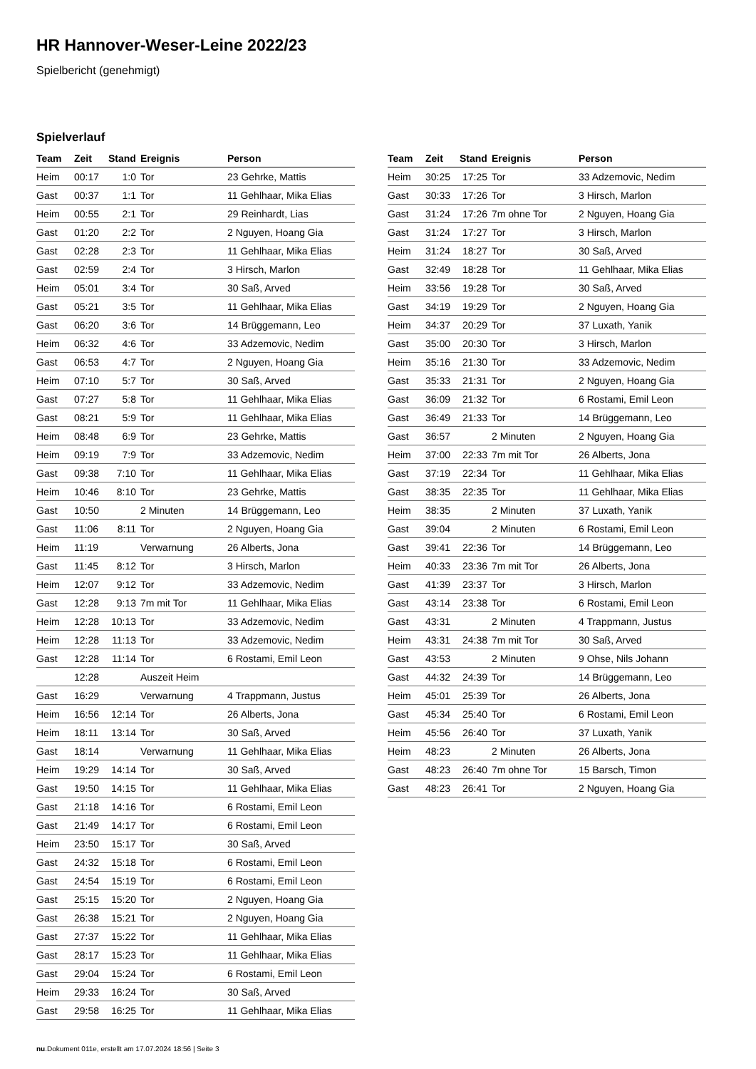HR Hannover-Weser-Leine 2022/23
Spielbericht (genehmigt)
Spielverlauf
| Team | Zeit | Stand | Ereignis | Person |
| --- | --- | --- | --- | --- |
| Heim | 00:17 | 1:0 | Tor | 23 Gehrke, Mattis |
| Gast | 00:37 | 1:1 | Tor | 11 Gehlhaar, Mika Elias |
| Heim | 00:55 | 2:1 | Tor | 29 Reinhardt, Lias |
| Gast | 01:20 | 2:2 | Tor | 2 Nguyen, Hoang Gia |
| Gast | 02:28 | 2:3 | Tor | 11 Gehlhaar, Mika Elias |
| Gast | 02:59 | 2:4 | Tor | 3 Hirsch, Marlon |
| Heim | 05:01 | 3:4 | Tor | 30 Saß, Arved |
| Gast | 05:21 | 3:5 | Tor | 11 Gehlhaar, Mika Elias |
| Gast | 06:20 | 3:6 | Tor | 14 Brüggemann, Leo |
| Heim | 06:32 | 4:6 | Tor | 33 Adzemovic, Nedim |
| Gast | 06:53 | 4:7 | Tor | 2 Nguyen, Hoang Gia |
| Heim | 07:10 | 5:7 | Tor | 30 Saß, Arved |
| Gast | 07:27 | 5:8 | Tor | 11 Gehlhaar, Mika Elias |
| Gast | 08:21 | 5:9 | Tor | 11 Gehlhaar, Mika Elias |
| Heim | 08:48 | 6:9 | Tor | 23 Gehrke, Mattis |
| Heim | 09:19 | 7:9 | Tor | 33 Adzemovic, Nedim |
| Gast | 09:38 | 7:10 | Tor | 11 Gehlhaar, Mika Elias |
| Heim | 10:46 | 8:10 | Tor | 23 Gehrke, Mattis |
| Gast | 10:50 | | 2 Minuten | 14 Brüggemann, Leo |
| Gast | 11:06 | 8:11 | Tor | 2 Nguyen, Hoang Gia |
| Heim | 11:19 | | Verwarnung | 26 Alberts, Jona |
| Gast | 11:45 | 8:12 | Tor | 3 Hirsch, Marlon |
| Heim | 12:07 | 9:12 | Tor | 33 Adzemovic, Nedim |
| Gast | 12:28 | 9:13 | 7m mit Tor | 11 Gehlhaar, Mika Elias |
| Heim | 12:28 | 10:13 | Tor | 33 Adzemovic, Nedim |
| Heim | 12:28 | 11:13 | Tor | 33 Adzemovic, Nedim |
| Gast | 12:28 | 11:14 | Tor | 6 Rostami, Emil Leon |
| | 12:28 | | Auszeit Heim | |
| Gast | 16:29 | | Verwarnung | 4 Trappmann, Justus |
| Heim | 16:56 | 12:14 | Tor | 26 Alberts, Jona |
| Heim | 18:11 | 13:14 | Tor | 30 Saß, Arved |
| Gast | 18:14 | | Verwarnung | 11 Gehlhaar, Mika Elias |
| Heim | 19:29 | 14:14 | Tor | 30 Saß, Arved |
| Gast | 19:50 | 14:15 | Tor | 11 Gehlhaar, Mika Elias |
| Gast | 21:18 | 14:16 | Tor | 6 Rostami, Emil Leon |
| Gast | 21:49 | 14:17 | Tor | 6 Rostami, Emil Leon |
| Heim | 23:50 | 15:17 | Tor | 30 Saß, Arved |
| Gast | 24:32 | 15:18 | Tor | 6 Rostami, Emil Leon |
| Gast | 24:54 | 15:19 | Tor | 6 Rostami, Emil Leon |
| Gast | 25:15 | 15:20 | Tor | 2 Nguyen, Hoang Gia |
| Gast | 26:38 | 15:21 | Tor | 2 Nguyen, Hoang Gia |
| Gast | 27:37 | 15:22 | Tor | 11 Gehlhaar, Mika Elias |
| Gast | 28:17 | 15:23 | Tor | 11 Gehlhaar, Mika Elias |
| Gast | 29:04 | 15:24 | Tor | 6 Rostami, Emil Leon |
| Heim | 29:33 | 16:24 | Tor | 30 Saß, Arved |
| Gast | 29:58 | 16:25 | Tor | 11 Gehlhaar, Mika Elias |
| Team | Zeit | Stand | Ereignis | Person |
| --- | --- | --- | --- | --- |
| Heim | 30:25 | 17:25 | Tor | 33 Adzemovic, Nedim |
| Gast | 30:33 | 17:26 | Tor | 3 Hirsch, Marlon |
| Gast | 31:24 | 17:26 | 7m ohne Tor | 2 Nguyen, Hoang Gia |
| Gast | 31:24 | 17:27 | Tor | 3 Hirsch, Marlon |
| Heim | 31:24 | 18:27 | Tor | 30 Saß, Arved |
| Gast | 32:49 | 18:28 | Tor | 11 Gehlhaar, Mika Elias |
| Heim | 33:56 | 19:28 | Tor | 30 Saß, Arved |
| Gast | 34:19 | 19:29 | Tor | 2 Nguyen, Hoang Gia |
| Heim | 34:37 | 20:29 | Tor | 37 Luxath, Yanik |
| Gast | 35:00 | 20:30 | Tor | 3 Hirsch, Marlon |
| Heim | 35:16 | 21:30 | Tor | 33 Adzemovic, Nedim |
| Gast | 35:33 | 21:31 | Tor | 2 Nguyen, Hoang Gia |
| Gast | 36:09 | 21:32 | Tor | 6 Rostami, Emil Leon |
| Gast | 36:49 | 21:33 | Tor | 14 Brüggemann, Leo |
| Gast | 36:57 | | 2 Minuten | 2 Nguyen, Hoang Gia |
| Heim | 37:00 | 22:33 | 7m mit Tor | 26 Alberts, Jona |
| Gast | 37:19 | 22:34 | Tor | 11 Gehlhaar, Mika Elias |
| Gast | 38:35 | 22:35 | Tor | 11 Gehlhaar, Mika Elias |
| Heim | 38:35 | | 2 Minuten | 37 Luxath, Yanik |
| Gast | 39:04 | | 2 Minuten | 6 Rostami, Emil Leon |
| Gast | 39:41 | 22:36 | Tor | 14 Brüggemann, Leo |
| Heim | 40:33 | 23:36 | 7m mit Tor | 26 Alberts, Jona |
| Gast | 41:39 | 23:37 | Tor | 3 Hirsch, Marlon |
| Gast | 43:14 | 23:38 | Tor | 6 Rostami, Emil Leon |
| Gast | 43:31 | | 2 Minuten | 4 Trappmann, Justus |
| Heim | 43:31 | 24:38 | 7m mit Tor | 30 Saß, Arved |
| Gast | 43:53 | | 2 Minuten | 9 Ohse, Nils Johann |
| Gast | 44:32 | 24:39 | Tor | 14 Brüggemann, Leo |
| Heim | 45:01 | 25:39 | Tor | 26 Alberts, Jona |
| Gast | 45:34 | 25:40 | Tor | 6 Rostami, Emil Leon |
| Heim | 45:56 | 26:40 | Tor | 37 Luxath, Yanik |
| Heim | 48:23 | | 2 Minuten | 26 Alberts, Jona |
| Gast | 48:23 | 26:40 | 7m ohne Tor | 15 Barsch, Timon |
| Gast | 48:23 | 26:41 | Tor | 2 Nguyen, Hoang Gia |
nu.Dokument 011e, erstellt am 17.07.2024 18:56 | Seite 3